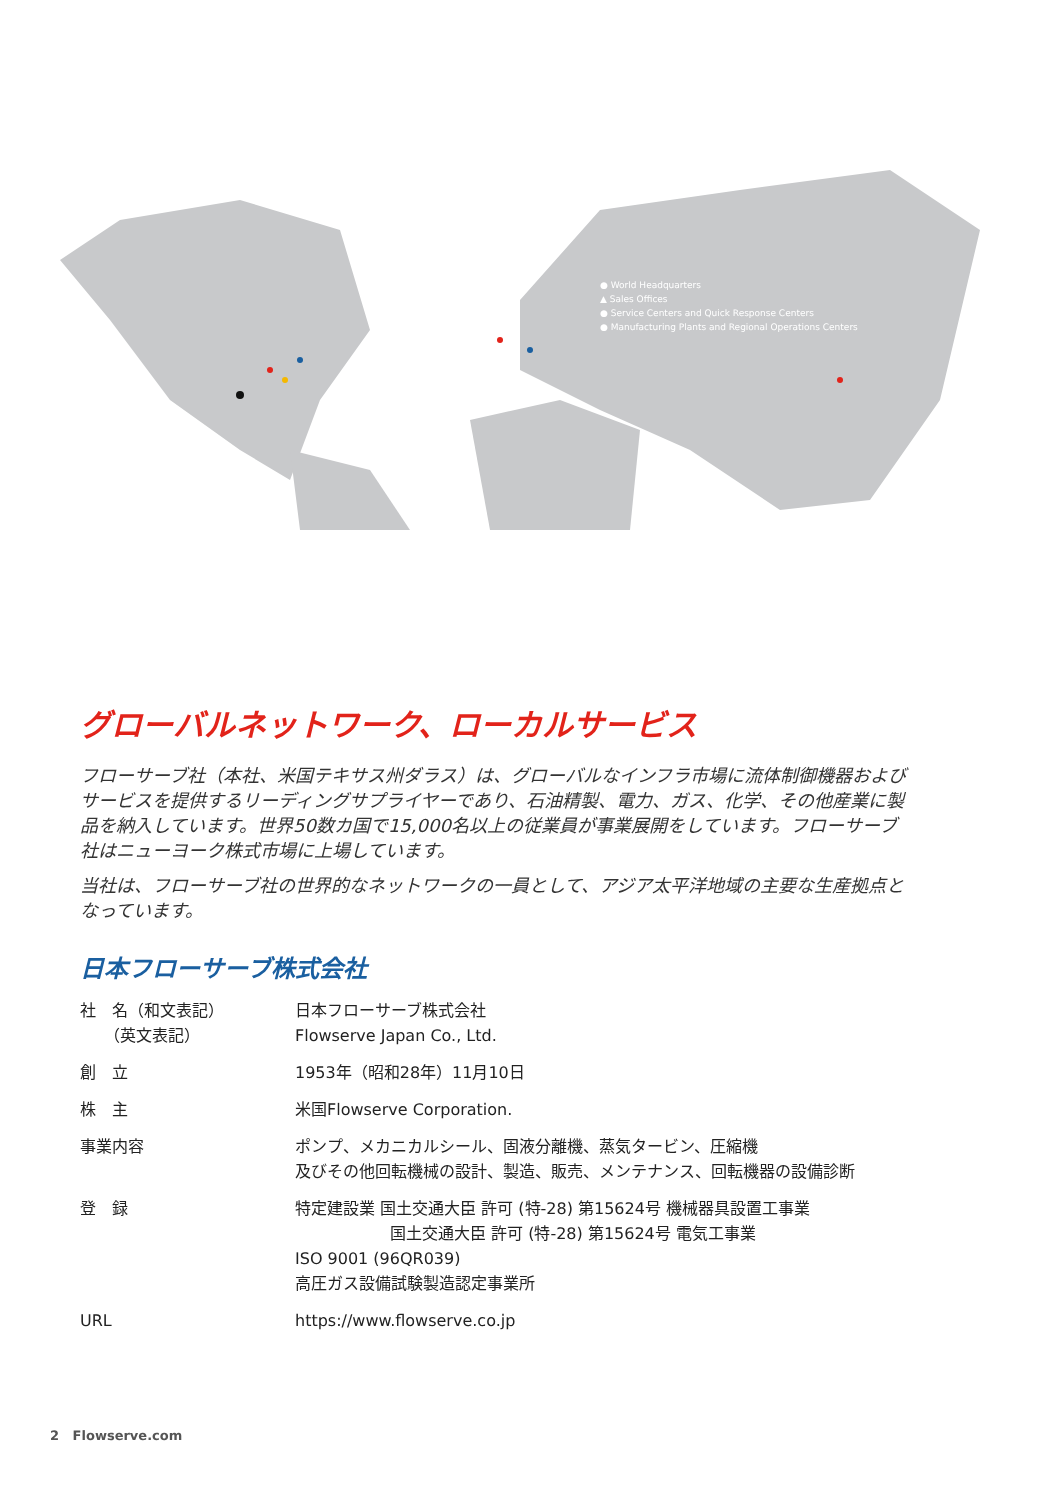● World Headquarters
▲ Sales Offices
● Service Centers and Quick Response Centers
● Manufacturing Plants and Regional Operations Centers
グローバルネットワーク、ローカルサービス
フローサーブ社（本社、米国テキサス州ダラス）は、グローバルなインフラ市場に流体制御機器およびサービスを提供するリーディングサプライヤーであり、石油精製、電力、ガス、化学、その他産業に製品を納入しています。世界50数カ国で15,000名以上の従業員が事業展開をしています。フローサーブ社はニューヨーク株式市場に上場しています。
当社は、フローサーブ社の世界的なネットワークの一員として、アジア太平洋地域の主要な生産拠点となっています。
日本フローサーブ株式会社
| 社 名（和文表記） （英文表記） | 日本フローサーブ株式会社 Flowserve Japan Co., Ltd. |
| 創 立 | 1953年（昭和28年）11月10日 |
| 株 主 | 米国Flowserve Corporation. |
| 事業内容 | ポンプ、メカニカルシール、固液分離機、蒸気タービン、圧縮機 及びその他回転機械の設計、製造、販売、メンテナンス、回転機器の設備診断 |
| 登 録 | 特定建設業 国土交通大臣 許可 (特-28) 第15624号 機械器具設置工事業 国土交通大臣 許可 (特-28) 第15624号 電気工事業 ISO 9001 (96QR039) 高圧ガス設備試験製造認定事業所 |
| URL | https://www.flowserve.co.jp |
2 Flowserve.com